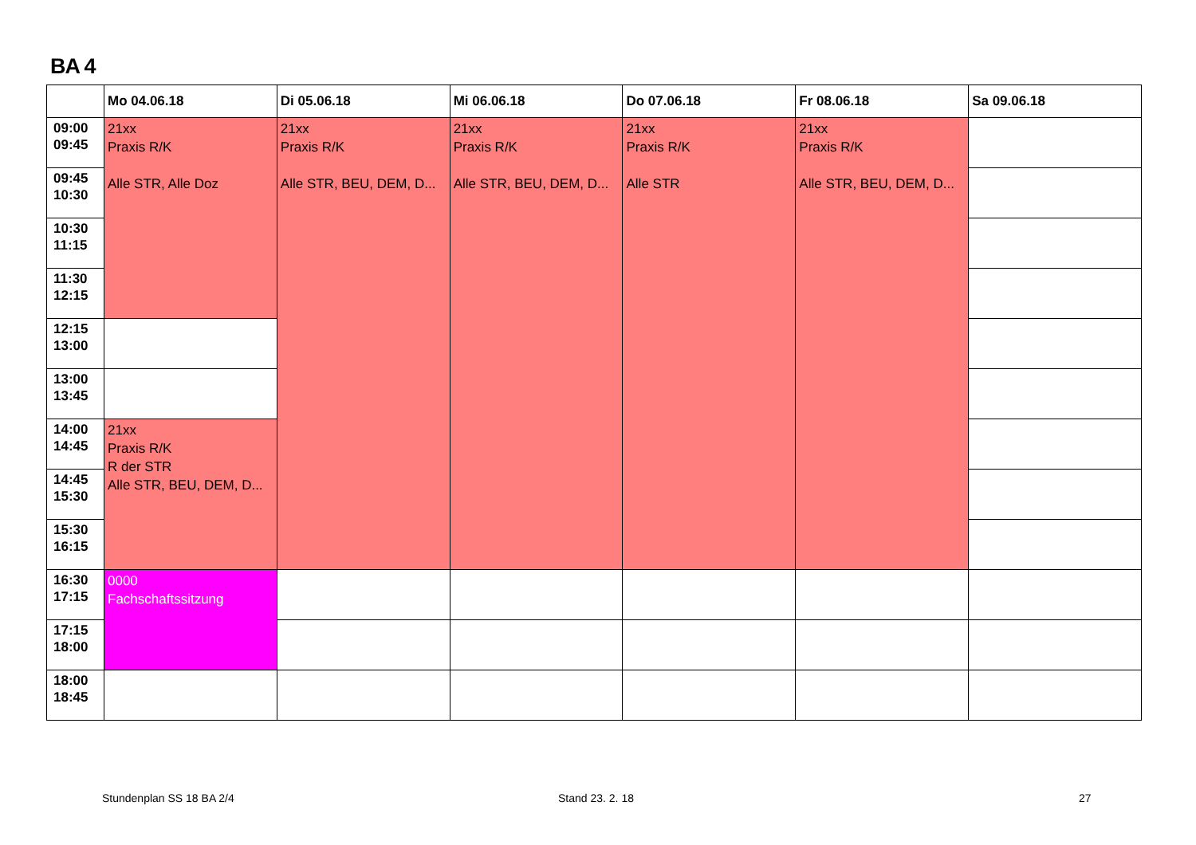BA 4
| | Mo 04.06.18 | Di 05.06.18 | Mi 06.06.18 | Do 07.06.18 | Fr 08.06.18 | Sa 09.06.18 |
| --- | --- | --- | --- | --- | --- | --- |
| 09:00 09:45 | 21xx Praxis R/K Alle STR, Alle Doz | 21xx Praxis R/K Alle STR, BEU, DEM, D... | 21xx Praxis R/K Alle STR, BEU, DEM, D... | 21xx Praxis R/K Alle STR | 21xx Praxis R/K Alle STR, BEU, DEM, D... | |
| 09:45 10:30 | | | | | | |
| 10:30 11:15 | | | | | | |
| 11:30 12:15 | | | | | | |
| 12:15 13:00 | | | | | | |
| 13:00 13:45 | | | | | | |
| 14:00 14:45 | 21xx Praxis R/K R der STR Alle STR, BEU, DEM, D... | | | | | |
| 14:45 15:30 | | | | | | |
| 15:30 16:15 | | | | | | |
| 16:30 17:15 | 0000 Fachschaftssitzung | | | | | |
| 17:15 18:00 | | | | | | |
| 18:00 18:45 | | | | | | |
Stundenplan SS 18 BA 2/4 Stand 23. 2. 18 27